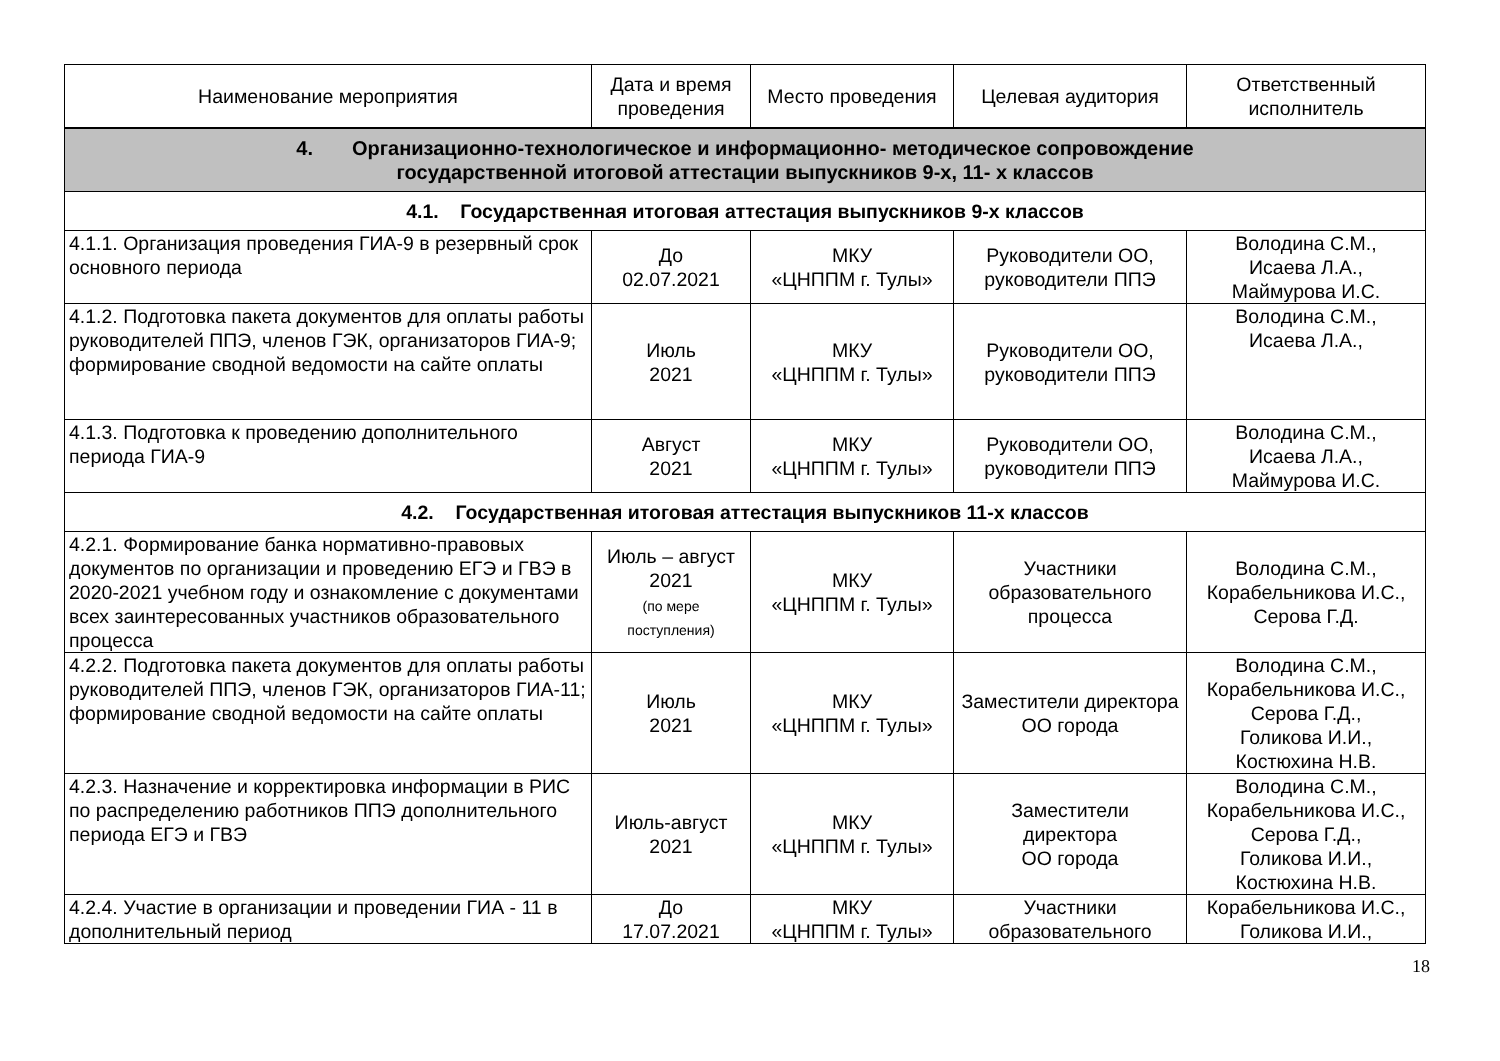| Наименование мероприятия | Дата и время проведения | Место проведения | Целевая аудитория | Ответственный исполнитель |
| --- | --- | --- | --- | --- |
| 4. Организационно-технологическое и информационно- методическое сопровождение государственной итоговой аттестации выпускников 9-х, 11- х классов | | | | |
| 4.1. Государственная итоговая аттестация выпускников 9-х классов | | | | |
| 4.1.1. Организация проведения ГИА-9 в резервный срок основного периода | До 02.07.2021 | МКУ «ЦНППМ г. Тулы» | Руководители ОО, руководители ППЭ | Володина С.М., Исаева Л.А., Маймурова И.С. |
| 4.1.2. Подготовка пакета документов для оплаты работы руководителей ППЭ, членов ГЭК, организаторов ГИА-9; формирование сводной ведомости на сайте оплаты | Июль 2021 | МКУ «ЦНППМ г. Тулы» | Руководители ОО, руководители ППЭ | Володина С.М., Исаева Л.А., |
| 4.1.3. Подготовка к проведению дополнительного периода ГИА-9 | Август 2021 | МКУ «ЦНППМ г. Тулы» | Руководители ОО, руководители ППЭ | Володина С.М., Исаева Л.А., Маймурова И.С. |
| 4.2. Государственная итоговая аттестация выпускников 11-х классов | | | | |
| 4.2.1. Формирование банка нормативно-правовых документов по организации и проведению ЕГЭ и ГВЭ в 2020-2021 учебном году и ознакомление с документами всех заинтересованных участников образовательного процесса | Июль – август 2021 (по мере поступления) | МКУ «ЦНППМ г. Тулы» | Участники образовательного процесса | Володина С.М., Корабельникова И.С., Серова Г.Д. |
| 4.2.2. Подготовка пакета документов для оплаты работы руководителей ППЭ, членов ГЭК, организаторов ГИА-11; формирование сводной ведомости на сайте оплаты | Июль 2021 | МКУ «ЦНППМ г. Тулы» | Заместители директора ОО города | Володина С.М., Корабельникова И.С., Серова Г.Д., Голикова И.И., Костюхина Н.В. |
| 4.2.3. Назначение и корректировка информации в РИС по распределению работников ППЭ дополнительного периода ЕГЭ и ГВЭ | Июль-август 2021 | МКУ «ЦНППМ г. Тулы» | Заместители директора ОО города | Володина С.М., Корабельникова И.С., Серова Г.Д., Голикова И.И., Костюхина Н.В. |
| 4.2.4. Участие в организации и проведении ГИА - 11 в дополнительный период | До 17.07.2021 | МКУ «ЦНППМ г. Тулы» | Участники образовательного | Корабельникова И.С., Голикова И.И., |
18